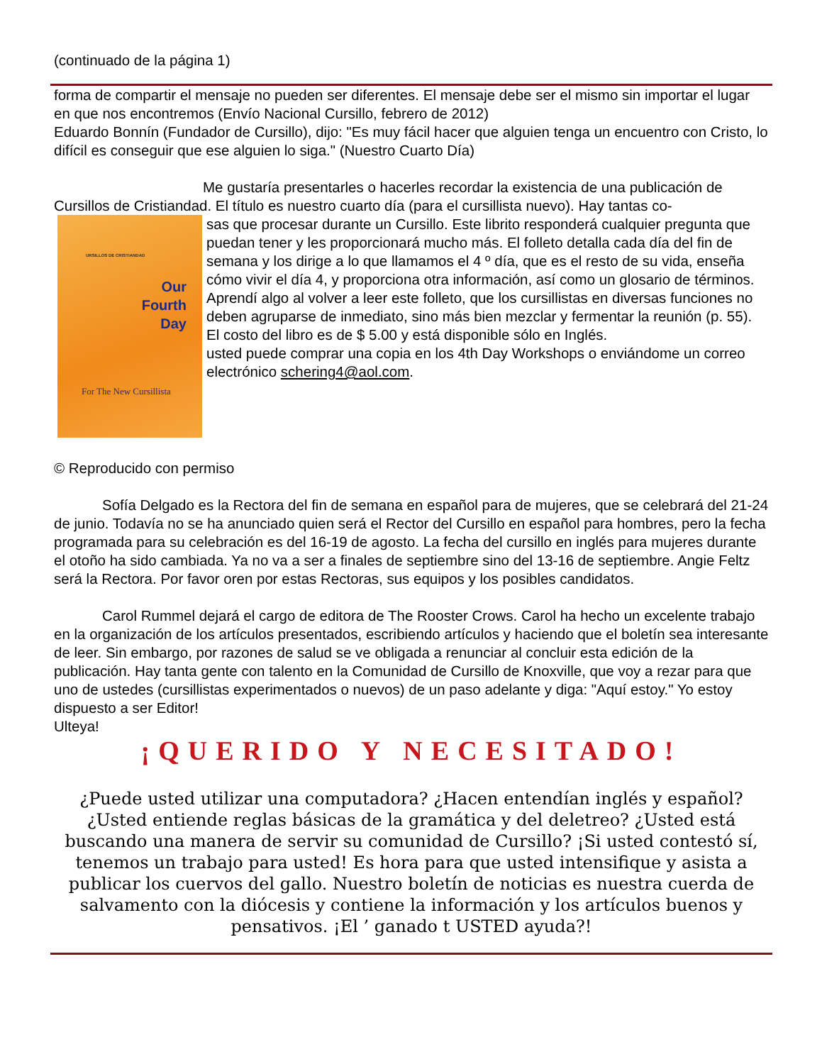(continuado de la página 1)
forma de compartir el mensaje no pueden ser diferentes. El mensaje debe ser el mismo sin importar el lugar en que nos encontremos (Envío Nacional Cursillo, febrero de 2012)
Eduardo Bonnín (Fundador de Cursillo), dijo: "Es muy fácil hacer que alguien tenga un encuentro con Cristo, lo difícil es conseguir que ese alguien lo siga." (Nuestro Cuarto Día)
Me gustaría presentarles o hacerles recordar la existencia de una publicación de Cursillos de Cristiandad. El título es nuestro cuarto día (para el cursillista nuevo). Hay tantas co-
URSILLOS DE CRISTIANDAD
Our
Fourth
Day
For The New Cursillista
sas que procesar durante un Cursillo. Este librito responderá cualquier pregunta que puedan tener y les proporcionará mucho más. El folleto detalla cada día del fin de semana y los dirige a lo que llamamos el 4 º día, que es el resto de su vida, enseña cómo vivir el día 4, y proporciona otra información, así como un glosario de términos. Aprendí algo al volver a leer este folleto, que los cursillistas en diversas funciones no deben agruparse de inmediato, sino más bien mezclar y fermentar la reunión (p. 55). El costo del libro es de $ 5.00 y está disponible sólo en Inglés.
usted puede comprar una copia en los 4th Day Workshops o enviándome un correo electrónico schering4@aol.com.
© Reproducido con permiso
Sofía Delgado es la Rectora del fin de semana en español para de mujeres, que se celebrará del 21-24 de junio. Todavía no se ha anunciado quien será el Rector del Cursillo en español para hombres, pero la fecha programada para su celebración es del 16-19 de agosto. La fecha del cursillo en inglés para mujeres durante el otoño ha sido cambiada. Ya no va a ser a finales de septiembre sino del 13-16 de septiembre. Angie Feltz será la Rectora. Por favor oren por estas Rectoras, sus equipos y los posibles candidatos.
Carol Rummel dejará el cargo de editora de The Rooster Crows. Carol ha hecho un excelente trabajo en la organización de los artículos presentados, escribiendo artículos y haciendo que el boletín sea interesante de leer. Sin embargo, por razones de salud se ve obligada a renunciar al concluir esta edición de la publicación. Hay tanta gente con talento en la Comunidad de Cursillo de Knoxville, que voy a rezar para que uno de ustedes (cursillistas experimentados o nuevos) de un paso adelante y diga: "Aquí estoy." Yo estoy dispuesto a ser Editor!
Ulteya!
¡QUERIDO Y NECESITADO!
¿Puede usted utilizar una computadora? ¿Hacen entendían inglés y español? ¿Usted entiende reglas básicas de la gramática y del deletreo? ¿Usted está buscando una manera de servir su comunidad de Cursillo? ¡Si usted contestó sí, tenemos un trabajo para usted! Es hora para que usted intensifique y asista a publicar los cuervos del gallo. Nuestro boletín de noticias es nuestra cuerda de salvamento con la diócesis y contiene la información y los artículos buenos y pensativos. ¡El ’ ganado t USTED ayuda?!